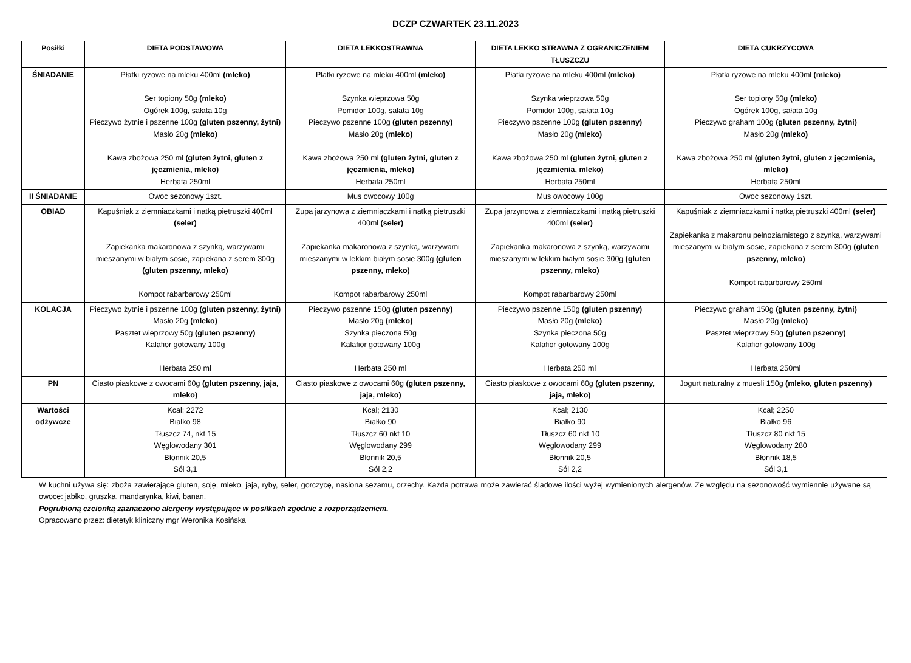DCZP CZWARTEK 23.11.2023
| Posiłki | DIETA PODSTAWOWA | DIETA LEKKOSTRAWNA | DIETA LEKKO STRAWNA Z OGRANICZENIEM TŁUSZCZU | DIETA CUKRZYCOWA |
| --- | --- | --- | --- | --- |
| ŚNIADANIE | Płatki ryżowe na mleku 400ml (mleko) Ser topiony 50g (mleko) Ogórek 100g, sałata 10g Pieczywo żytnie i pszenne 100g (gluten pszenny, żytni) Masło 20g (mleko) Kawa zbożowa 250 ml (gluten żytni, gluten z jęczmienia, mleko) Herbata 250ml | Płatki ryżowe na mleku 400ml (mleko) Szynka wieprzowa 50g Pomidor 100g, sałata 10g Pieczywo pszenne 100g (gluten pszenny) Masło 20g (mleko) Kawa zbożowa 250 ml (gluten żytni, gluten z jęczmienia, mleko) Herbata 250ml | Płatki ryżowe na mleku 400ml (mleko) Szynka wieprzowa 50g Pomidor 100g, sałata 10g Pieczywo pszenne 100g (gluten pszenny) Masło 20g (mleko) Kawa zbożowa 250 ml (gluten żytni, gluten z jęczmienia, mleko) Herbata 250ml | Płatki ryżowe na mleku 400ml (mleko) Ser topiony 50g (mleko) Ogórek 100g, sałata 10g Pieczywo graham 100g (gluten pszenny, żytni) Masło 20g (mleko) Kawa zbożowa 250 ml (gluten żytni, gluten z jęczmienia, mleko) Herbata 250ml |
| II ŚNIADANIE | Owoc sezonowy 1szt. | Mus owocowy 100g | Mus owocowy 100g | Owoc sezonowy 1szt. |
| OBIAD | Kapuśniak z ziemniaczkami i natką pietruszki 400ml (seler) Zapiekanka makaronowa z szynką, warzywami mieszanymi w białym sosie, zapiekana z serem 300g (gluten pszenny, mleko) Kompot rabarbarowy 250ml | Zupa jarzynowa z ziemniaczkami i natką pietruszki 400ml (seler) Zapiekanka makaronowa z szynką, warzywami mieszanymi w lekkim białym sosie 300g (gluten pszenny, mleko) Kompot rabarbarowy 250ml | Zupa jarzynowa z ziemniaczkami i natką pietruszki 400ml (seler) Zapiekanka makaronowa z szynką, warzywami mieszanymi w lekkim białym sosie 300g (gluten pszenny, mleko) Kompot rabarbarowy 250ml | Kapuśniak z ziemniaczkami i natką pietruszki 400ml (seler) Zapiekanka z makaronu pełnoziarnistego z szynką, warzywami mieszanymi w białym sosie, zapiekana z serem 300g (gluten pszenny, mleko) Kompot rabarbarowy 250ml |
| KOLACJA | Pieczywo żytnie i pszenne 100g (gluten pszenny, żytni) Masło 20g (mleko) Pasztet wieprzowy 50g (gluten pszenny) Kalafior gotowany 100g Herbata 250 ml | Pieczywo pszenne 150g (gluten pszenny) Masło 20g (mleko) Szynka pieczona 50g Kalafior gotowany 100g Herbata 250 ml | Pieczywo pszenne 150g (gluten pszenny) Masło 20g (mleko) Szynka pieczona 50g Kalafior gotowany 100g Herbata 250 ml | Pieczywo graham 150g (gluten pszenny, żytni) Masło 20g (mleko) Pasztet wieprzowy 50g (gluten pszenny) Kalafior gotowany 100g Herbata 250ml |
| PN | Ciasto piaskowe z owocami 60g (gluten pszenny, jaja, mleko) | Ciasto piaskowe z owocami 60g (gluten pszenny, jaja, mleko) | Ciasto piaskowe z owocami 60g (gluten pszenny, jaja, mleko) | Jogurt naturalny z muesli 150g (mleko, gluten pszenny) |
| Wartości odżywcze | Kcal; 2272 Białko 98 Tłuszcz 74, nkt 15 Węglowodany 301 Błonnik 20,5 Sól 3,1 | Kcal; 2130 Białko 90 Tłuszcz 60 nkt 10 Węglowodany 299 Błonnik 20,5 Sól 2,2 | Kcal; 2130 Białko 90 Tłuszcz 60 nkt 10 Węglowodany 299 Błonnik 20,5 Sól 2,2 | Kcal; 2250 Białko 96 Tłuszcz 80 nkt 15 Węglowodany 280 Błonnik 18,5 Sól 3,1 |
W kuchni używa się: zboża zawierające gluten, soję, mleko, jaja, ryby, seler, gorczycę, nasiona sezamu, orzechy. Każda potrawa może zawierać śladowe ilości wyżej wymienionych alergenów. Ze względu na sezonowość wymiennie używane są owoce: jabłko, gruszka, mandarynka, kiwi, banan.
Pogrubioną czcionką zaznaczono alergeny występujące w posiłkach zgodnie z rozporządzeniem.
Opracowano przez: dietetyk kliniczny mgr Weronika Kosińska